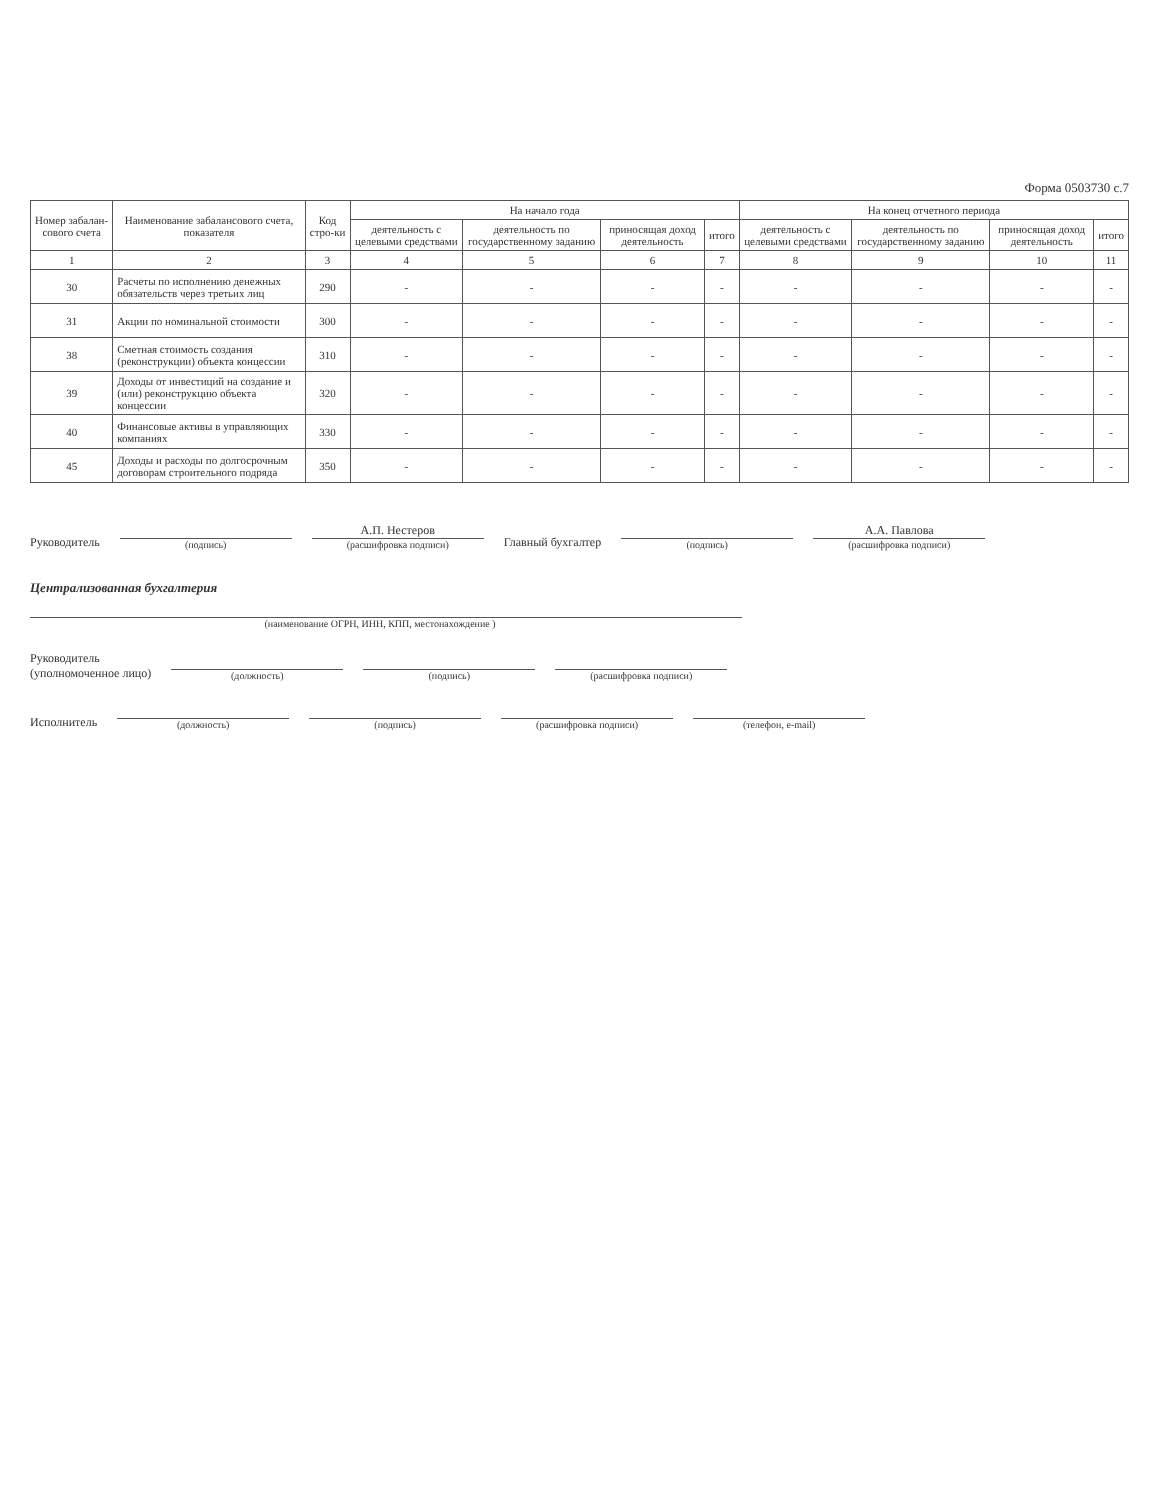Форма 0503730 с.7
| Номер забалан-сового счета | Наименование забалансового счета, показателя | Код стро-ки | На начало года | | | | На конец отчетного периода | | | |
| --- | --- | --- | --- | --- | --- | --- | --- | --- | --- | --- |
| | | | деятельность с целевыми средствами | деятельность по государственному заданию | приносящая доход деятельность | итого | деятельность с целевыми средствами | деятельность по государственному заданию | приносящая доход деятельность | итого |
| 1 | 2 | 3 | 4 | 5 | 6 | 7 | 8 | 9 | 10 | 11 |
| 30 | Расчеты по исполнению денежных обязательств через третьих лиц | 290 | - | - | - | - | - | - | - | - |
| 31 | Акции по номинальной стоимости | 300 | - | - | - | - | - | - | - | - |
| 38 | Сметная стоимость создания (реконструкции) объекта концессии | 310 | - | - | - | - | - | - | - | - |
| 39 | Доходы от инвестиций на создание и (или) реконструкцию объекта концессии | 320 | - | - | - | - | - | - | - | - |
| 40 | Финансовые активы в управляющих компаниях | 330 | - | - | - | - | - | - | - | - |
| 45 | Доходы и расходы по долгосрочным договорам строительного подряда | 350 | - | - | - | - | - | - | - | - |
Руководитель
(подпись)
А.П. Нестеров
(расшифровка подписи)
Главный бухгалтер
(подпись)
А.А. Павлова
(расшифровка подписи)
Централизованная бухгалтерия
(наименование ОГРН, ИНН, КПП, местонахождение )
Руководитель
(уполномоченное лицо)
(должность)
(подпись)
(расшифровка подписи)
Исполнитель
(должность)
(подпись)
(расшифровка подписи)
(телефон, e-mail)